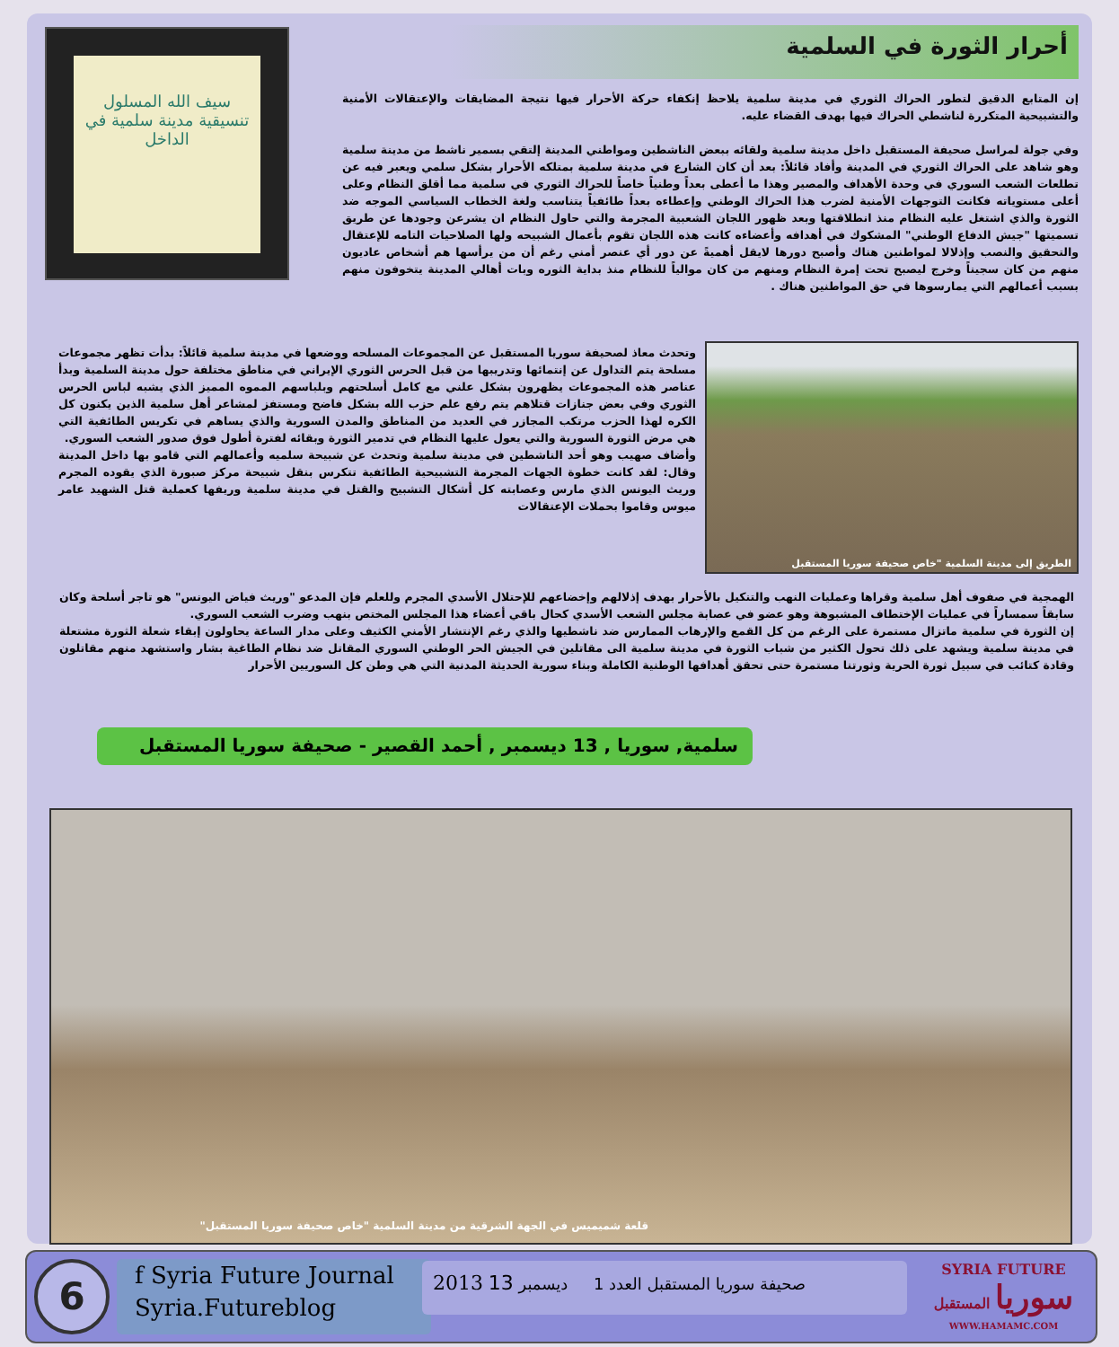أحرار الثورة في السلمية
إن المتابع الدقيق لتطور الحراك الثوري في مدينة سلمية يلاحظ إنكفاء حركة الأحرار فيها نتيجة المضايقات والإعتقالات الأمنية والتشبيحية المتكررة لناشطي الحراك فيها بهدف القضاء عليه.
وفي جولة لمراسل صحيفة المستقبل داخل مدينة سلمية ولقائه ببعض الناشطين ومواطني المدينة إلتقي بسمير ناشط من مدينة سلمية وهو شاهد على الحراك الثوري في المدينة وأفاد قائلاً: بعد أن كان الشارع في مدينة سلمية بمتلكه الأحرار بشكل سلمي ويعبر فيه عن تطلعات الشعب السوري في وحدة الأهداف والمصير وهذا ما أعطى بعداً وطنياً خاصاً للحراك الثوري في سلمية مما أقلق النظام وعلى أعلى مستوياته فكانت التوجهات الأمنية لضرب هذا الحراك الوطني وإعطاءه بعداً طائفياً يتناسب ولغة الخطاب السياسي الموجه ضد الثورة والذي اشتغل عليه النظام منذ انطلاقتها وبعد ظهور اللجان الشعبية المجرمة والتي حاول النظام ان يشرعن وجودها عن طريق تسميتها "جيش الدفاع الوطني" المشكوك في أهدافه وأعضاءه كانت هذه اللجان تقوم بأعمال الشبيحه ولها الصلاحيات التامه للإعتقال والتحقيق والنصب وإذلالا لمواطنين هناك وأصبح دورها لايقل أهميةً عن دور أي عنصر أمني رغم أن من يرأسها هم أشخاص عاديون منهم من كان سجيناً وخرج ليصبح تحت إمرة النظام ومنهم من كان موالياً للنظام منذ بداية الثوره وبات أهالي المدينة يتخوفون منهم بسبب أعمالهم التي يمارسوها في حق المواطنين هناك .
سيف الله المسلول
تنسيقية مدينة سلمية في الداخل
الطريق إلى مدينة السلمية "خاص صحيفة سوريا المستقبل
وتحدث معاذ لصحيفة سوريا المستقبل عن المجموعات المسلحه ووضعها في مدينة سلمية قائلاً: بدأت تظهر مجموعات مسلحة يتم التداول عن إنتمائها وتدريبها من قبل الحرس الثوري الإيراني في مناطق مختلفة حول مدينة السلمية وبدأ عناصر هذه المجموعات يظهرون بشكل علني مع كامل أسلحتهم وبلباسهم المموه المميز الذي يشبه لباس الحرس الثوري وفي بعض جنازات قتلاهم يتم رفع علم حزب الله بشكل فاضح ومستفز لمشاعر أهل سلمية الذين يكنون كل الكره لهذا الحزب مرتكب المجازر في العديد من المناطق والمدن السورية والذي يساهم في تكريس الطائفية التي هي مرض الثورة السورية والتي يعول عليها النظام في تدمير الثورة وبقائه لفترة أطول فوق صدور الشعب السوري.
وأضاف صهيب وهو أحد الناشطين في مدينة سلمية وتحدث عن شبيحة سلميه وأعمالهم التي قامو بها داخل المدينة وقال: لقد كانت خطوة الجهات المجرمة التشبيحية الطائفية تتكرس بنقل شبيحة مركز صبورة الذي يقوده المجرم وريث اليونس الذي مارس وعصابته كل أشكال التشبيح والقتل في مدينة سلمية وريفها كعملية قتل الشهيد عامر ميوس وقاموا بحملات الإعتقالات
الهمجية في صفوف أهل سلمية وقراها وعمليات النهب والتنكيل بالأحرار بهدف إذلالهم وإخضاعهم للإحتلال الأسدي المجرم وللعلم فإن المدعو "وريث فياض اليونس" هو تاجر أسلحة وكان سابقاً سمساراً في عمليات الإختطاف المشبوهة وهو عضو في عصابة مجلس الشعب الأسدي كحال باقي أعضاء هذا المجلس المختص بنهب وضرب الشعب السوري.
إن الثورة في سلمية ماتزال مستمرة على الرغم من كل القمع والإرهاب الممارس ضد ناشطيها والذي رغم الإنتشار الأمني الكثيف وعلى مدار الساعة يحاولون إبقاء شعلة الثورة مشتعلة في مدينة سلمية ويشهد على ذلك تحول الكثير من شباب الثورة في مدينة سلمية الى مقاتلين في الجيش الحر الوطني السوري المقاتل ضد نظام الطاغية بشار واستشهد منهم مقاتلون وقادة كتائب في سبيل ثورة الحرية وثورتنا مستمرة حتى تحقق أهدافها الوطنية الكاملة وبناء سورية الحديثة المدنية التي هي وطن كل السوريين الأحرار
سلمية, سوريا , 13 ديسمبر , أحمد القصير - صحيفة سوريا المستقبل
قلعة شميميس في الجهة الشرقية من مدينة السلمية "خاص صحيفة سوريا المستقبل"
6
f Syria Future Journal
Syria.Futureblog
2013 ديسمبر 13 صحيفة سوريا المستقبل العدد 1
SYRIA FUTURE
سوريا المستقبل
WWW.HAMAMC.COM